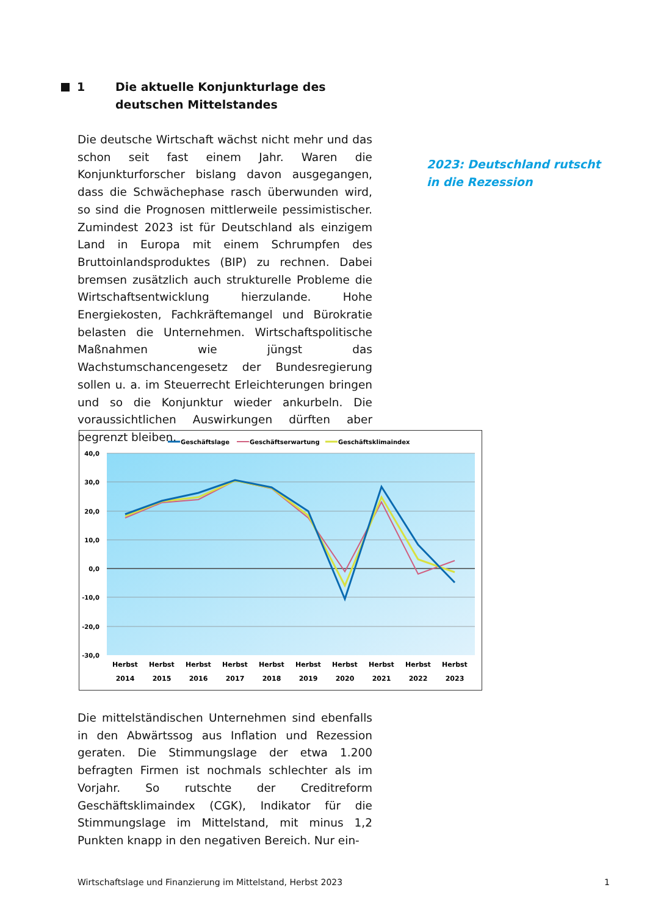1 Die aktuelle Konjunkturlage des
deutschen Mittelstandes
Die deutsche Wirtschaft wächst nicht mehr und das schon seit fast einem Jahr. Waren die Konjunkturforscher bislang davon ausgegangen, dass die Schwächephase rasch überwunden wird, so sind die Prognosen mittlerweile pessimistischer. Zumindest 2023 ist für Deutschland als einzigem Land in Europa mit einem Schrumpfen des Bruttoinlandsproduktes (BIP) zu rechnen. Dabei bremsen zusätzlich auch strukturelle Probleme die Wirtschaftsentwicklung hierzulande. Hohe Energiekosten, Fachkräftemangel und Bürokratie belasten die Unternehmen. Wirtschaftspolitische Maßnahmen wie jüngst das Wachstumschancengesetz der Bundesregierung sollen u. a. im Steuerrecht Erleichterungen bringen und so die Konjunktur wieder ankurbeln. Die voraussichtlichen Auswirkungen dürften aber begrenzt bleiben.
2023: Deutschland rutscht in die Rezession
Geschäftslage
Geschäftserwartung
Geschäftsklimaindex
40,0
30,0
20,0
10,0
0,0
-10,0
-20,0
-30,0
Herbst
2014
Herbst
2015
Herbst
2016
Herbst
2017
Herbst
2018
Herbst
2019
Herbst
2020
Herbst
2021
Herbst
2022
Herbst
2023
Die mittelständischen Unternehmen sind ebenfalls in den Abwärtssog aus Inflation und Rezession geraten. Die Stimmungslage der etwa 1.200 befragten Firmen ist nochmals schlechter als im Vorjahr. So rutschte der Creditreform Geschäftsklimaindex (CGK), Indikator für die Stimmungslage im Mittelstand, mit minus 1,2 Punkten knapp in den negativen Bereich. Nur ein-
Wirtschaftslage und Finanzierung im Mittelstand, Herbst 2023 1